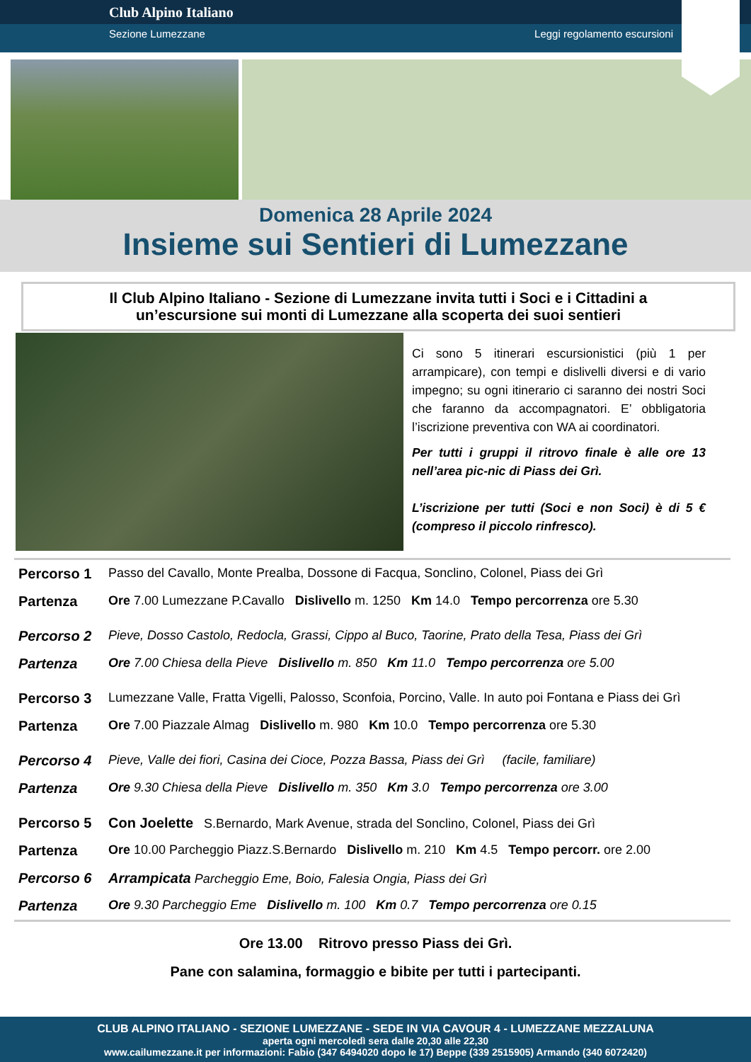Club Alpino Italiano
Sezione Lumezzane Leggi regolamento escursioni
Domenica 28 Aprile 2024
Insieme sui Sentieri di Lumezzane
Il Club Alpino Italiano - Sezione di Lumezzane invita tutti i Soci e i Cittadini a
un’escursione sui monti di Lumezzane alla scoperta dei suoi sentieri
Ci sono 5 itinerari escursionistici (più 1 per arrampicare), con tempi e dislivelli diversi e di vario impegno; su ogni itinerario ci saranno dei nostri Soci che faranno da accompagnatori. E’ obbligatoria l’iscrizione preventiva con WA ai coordinatori.
Per tutti i gruppi il ritrovo finale è alle ore 13 nell’area pic-nic di Piass dei Grì.
L’iscrizione per tutti (Soci e non Soci) è di 5 € (compreso il piccolo rinfresco).
| Percorso 1 | Passo del Cavallo, Monte Prealba, Dossone di Facqua, Sonclino, Colonel, Piass dei Grì |
| Partenza | Ore 7.00 Lumezzane P.Cavallo Dislivello m. 1250 Km 14.0 Tempo percorrenza ore 5.30 |
| Percorso 2 | Pieve, Dosso Castolo, Redocla, Grassi, Cippo al Buco, Taorine, Prato della Tesa, Piass dei Grì |
| Partenza | Ore 7.00 Chiesa della Pieve Dislivello m. 850 Km 11.0 Tempo percorrenza ore 5.00 |
| Percorso 3 | Lumezzane Valle, Fratta Vigelli, Palosso, Sconfoia, Porcino, Valle. In auto poi Fontana e Piass dei Grì |
| Partenza | Ore 7.00 Piazzale Almag Dislivello m. 980 Km 10.0 Tempo percorrenza ore 5.30 |
| Percorso 4 | Pieve, Valle dei fiori, Casina dei Cioce, Pozza Bassa, Piass dei Grì (facile, familiare) |
| Partenza | Ore 9.30 Chiesa della Pieve Dislivello m. 350 Km 3.0 Tempo percorrenza ore 3.00 |
| Percorso 5 | Con Joelette S.Bernardo, Mark Avenue, strada del Sonclino, Colonel, Piass dei Grì |
| Partenza | Ore 10.00 Parcheggio Piazz.S.Bernardo Dislivello m. 210 Km 4.5 Tempo percorr. ore 2.00 |
| Percorso 6 | Arrampicata Parcheggio Eme, Boio, Falesia Ongia, Piass dei Grì |
| Partenza | Ore 9.30 Parcheggio Eme Dislivello m. 100 Km 0.7 Tempo percorrenza ore 0.15 |
Ore 13.00 Ritrovo presso Piass dei Grì.
Pane con salamina, formaggio e bibite per tutti i partecipanti.
CLUB ALPINO ITALIANO - SEZIONE LUMEZZANE - SEDE IN VIA CAVOUR 4 - LUMEZZANE MEZZALUNA
aperta ogni mercoledì sera dalle 20,30 alle 22,30
www.cailumezzane.it per informazioni: Fabio (347 6494020 dopo le 17) Beppe (339 2515905) Armando (340 6072420)